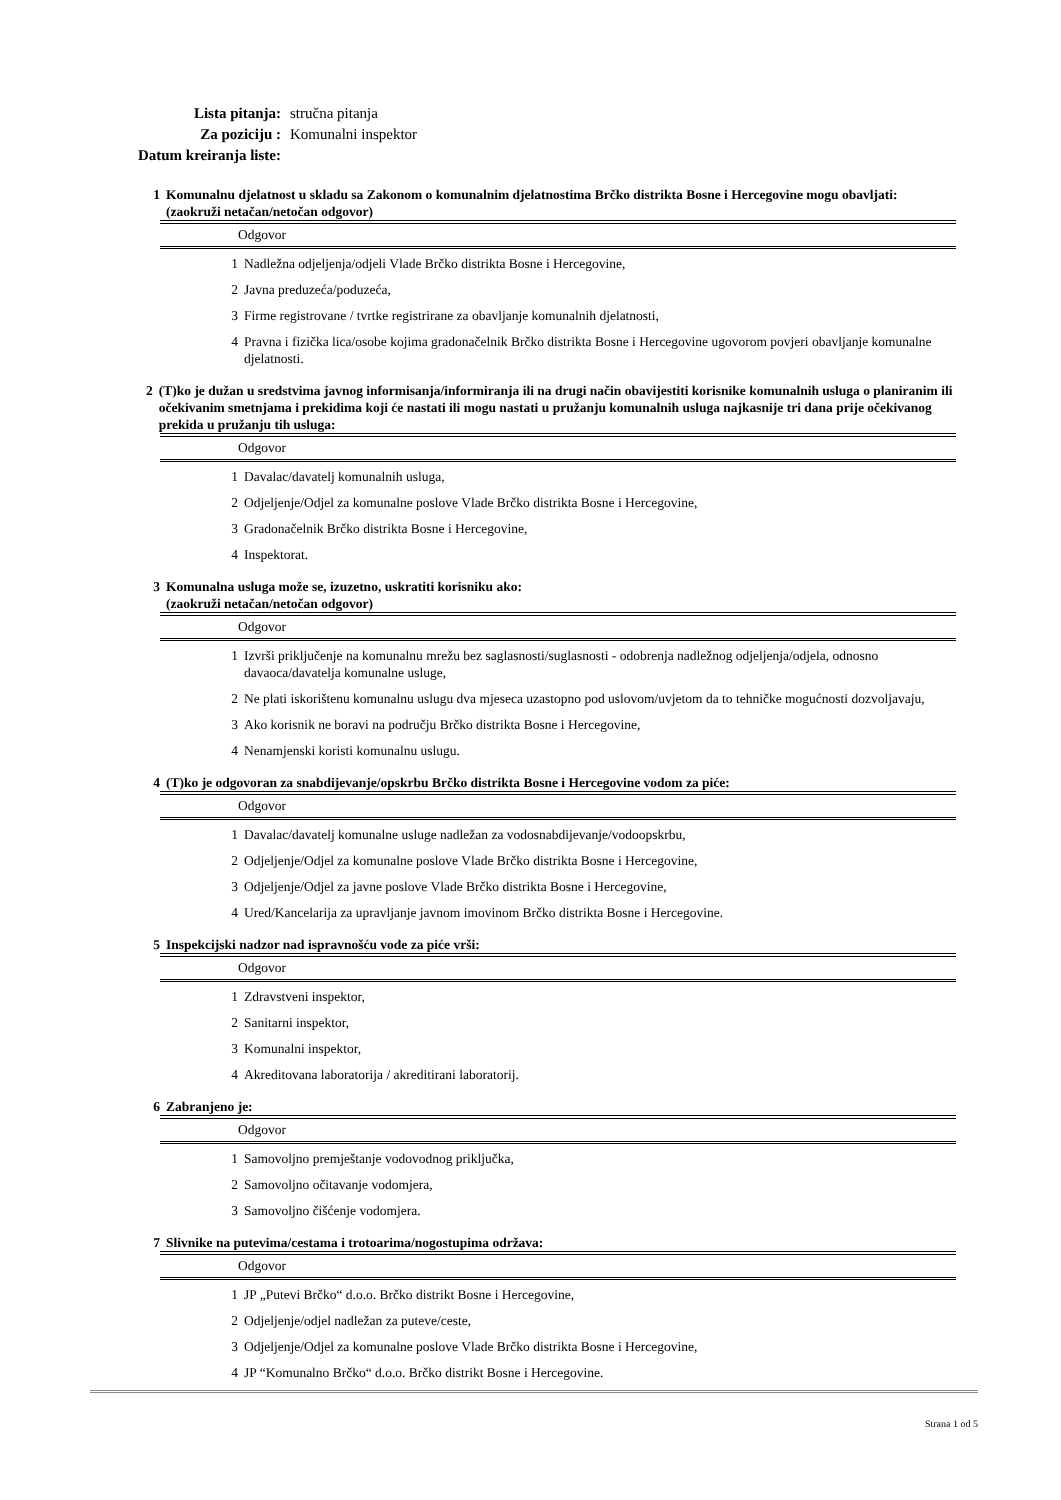Lista pitanja:
stručna pitanja
Za poziciju :
Komunalni inspektor
Datum kreiranja liste:
1 Komunalnu djelatnost u skladu sa Zakonom o komunalnim djelatnostima Brčko distrikta Bosne i Hercegovine mogu obavljati:
(zaokruži netačan/netočan odgovor)
| Odgovor | |
| --- | --- |
| 1 | Nadležna odjeljenja/odjeli Vlade Brčko distrikta Bosne i Hercegovine, |
| 2 | Javna preduzeća/poduzeća, |
| 3 | Firme registrovane / tvrtke registrirane za obavljanje komunalnih djelatnosti, |
| 4 | Pravna i fizička lica/osobe kojima gradonačelnik Brčko distrikta Bosne i Hercegovine ugovorom povjeri obavljanje komunalne djelatnosti. |
2 (T)ko je dužan u sredstvima javnog informisanja/informiranja ili na drugi način obavijestiti korisnike komunalnih usluga o planiranim ili očekivanim smetnjama i prekidima koji će nastati ili mogu nastati u pružanju komunalnih usluga najkasnije tri dana prije očekivanog prekida u pružanju tih usluga:
| Odgovor | |
| --- | --- |
| 1 | Davalac/davatelj komunalnih usluga, |
| 2 | Odjeljenje/Odjel za komunalne poslove Vlade Brčko distrikta Bosne i Hercegovine, |
| 3 | Gradonačelnik Brčko distrikta Bosne i Hercegovine, |
| 4 | Inspektorat. |
3 Komunalna usluga može se, izuzetno, uskratiti korisniku ako:
(zaokruži netačan/netočan odgovor)
| Odgovor | |
| --- | --- |
| 1 | Izvrši priključenje na komunalnu mrežu bez saglasnosti/suglasnosti - odobrenja nadležnog odjeljenja/odjela, odnosno davaoca/davatelja komunalne usluge, |
| 2 | Ne plati iskorištenu komunalnu uslugu dva mjeseca uzastopno pod uslovom/uvjetom da to tehničke mogućnosti dozvoljavaju, |
| 3 | Ako korisnik ne boravi na području Brčko distrikta Bosne i Hercegovine, |
| 4 | Nenamjenski koristi komunalnu uslugu. |
4 (T)ko je odgovoran za snabdijevanje/opskrbu Brčko distrikta Bosne i Hercegovine vodom za piće:
| Odgovor | |
| --- | --- |
| 1 | Davalac/davatelj komunalne usluge nadležan za vodosnabdijevanje/vodoopskrbu, |
| 2 | Odjeljenje/Odjel za komunalne poslove Vlade Brčko distrikta Bosne i Hercegovine, |
| 3 | Odjeljenje/Odjel za javne poslove Vlade Brčko distrikta Bosne i Hercegovine, |
| 4 | Ured/Kancelarija za upravljanje javnom imovinom Brčko distrikta Bosne i Hercegovine. |
5 Inspekcijski nadzor nad ispravnošću vode za piće vrši:
| Odgovor | |
| --- | --- |
| 1 | Zdravstveni inspektor, |
| 2 | Sanitarni inspektor, |
| 3 | Komunalni inspektor, |
| 4 | Akreditovana laboratorija / akreditirani laboratorij. |
6 Zabranjeno je:
| Odgovor | |
| --- | --- |
| 1 | Samovoljno premještanje vodovodnog priključka, |
| 2 | Samovoljno očitavanje vodomjera, |
| 3 | Samovoljno čišćenje vodomjera. |
7 Slivnike na putevima/cestama i trotoarima/nogostupima održava:
| Odgovor | |
| --- | --- |
| 1 | JP „Putevi Brčko“ d.o.o. Brčko distrikt Bosne i Hercegovine, |
| 2 | Odjeljenje/odjel nadležan za puteve/ceste, |
| 3 | Odjeljenje/Odjel za komunalne poslove Vlade Brčko distrikta Bosne i Hercegovine, |
| 4 | JP “Komunalno Brčko“ d.o.o. Brčko distrikt Bosne i Hercegovine. |
Strana 1 od 5